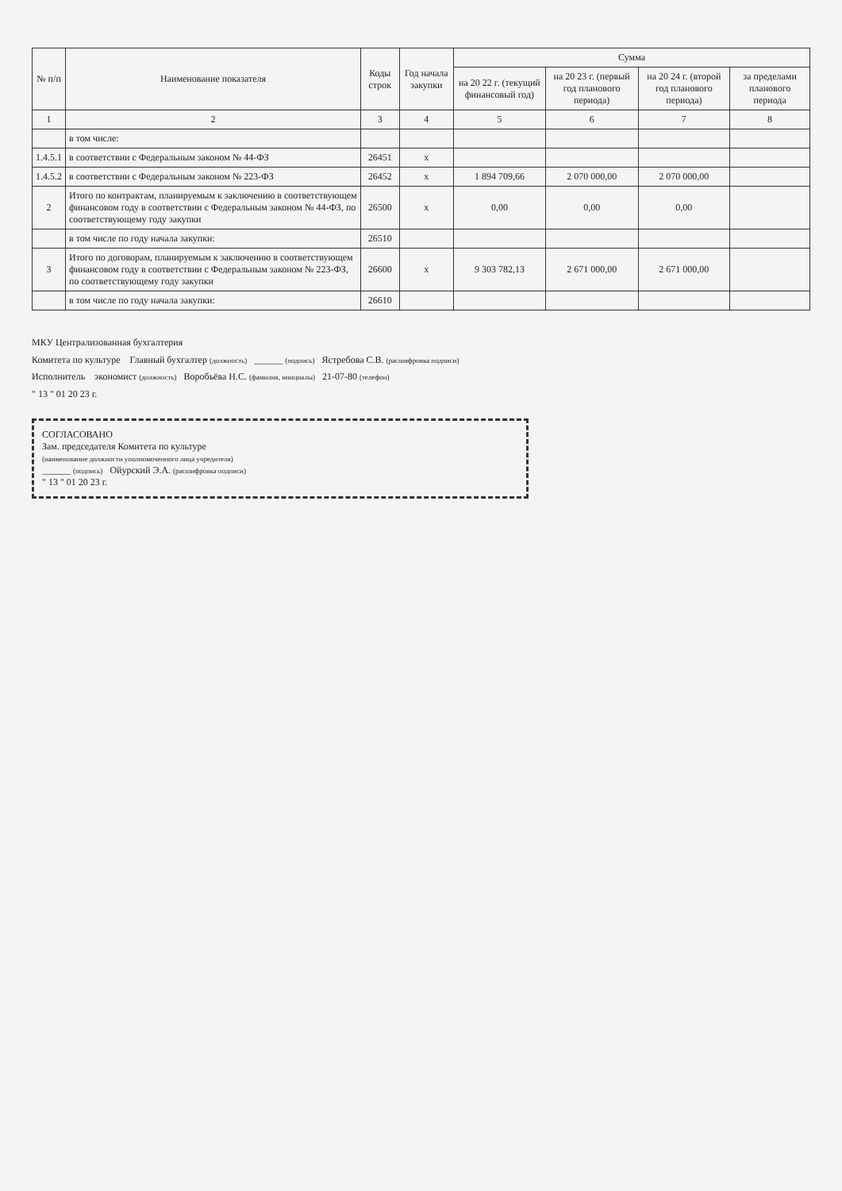| № п/п | Наименование показателя | Коды строк | Год начала закупки | Сумма | | | |
| --- | --- | --- | --- | --- | --- | --- | --- |
| | | | | на 20 22 г. (текущий финансовый год) | на 20 23 г. (первый год планового периода) | на 20 24 г. (второй год планового периода) | за пределами планового периода |
| 1 | 2 | 3 | 4 | 5 | 6 | 7 | 8 |
| | в том числе: | | | | | | |
| 1.4.5.1 | в соответствии с Федеральным законом № 44-ФЗ | 26451 | x | | | | |
| 1.4.5.2 | в соответствии с Федеральным законом № 223-ФЗ | 26452 | x | 1 894 709,66 | 2 070 000,00 | 2 070 000,00 | |
| 2 | Итого по контрактам, планируемым к заключению в соответствующем финансовом году в соответствии с Федеральным законом № 44-ФЗ, по соответствующему году закупки | 26500 | x | 0,00 | 0,00 | 0,00 | |
| | в том числе по году начала закупки: | 26510 | | | | | |
| 3 | Итого по договорам, планируемым к заключению в соответствующем финансовом году в соответствии с Федеральным законом № 223-ФЗ, по соответствующему году закупки | 26600 | x | 9 303 782,13 | 2 671 000,00 | 2 671 000,00 | |
| | в том числе по году начала закупки: | 26610 | | | | | |
МКУ Централизованная бухгалтерия
Комитета по культуре Главный бухгалтер (должность) ______ (подпись) Ястребова С.В. (расшифровка подписи)
Исполнитель экономист (должность) Воробьёва Н.С. (фамилия, инициалы) 21-07-80 (телефон)
" 13 " 01 20 23 г.
СОГЛАСОВАНО
Зам. председателя Комитета по культуре
(наименование должности уполномоченного лица учредителя)
______ (подпись) Ойурский Э.А. (расшифровка подписи)
" 13 " 01 20 23 г.